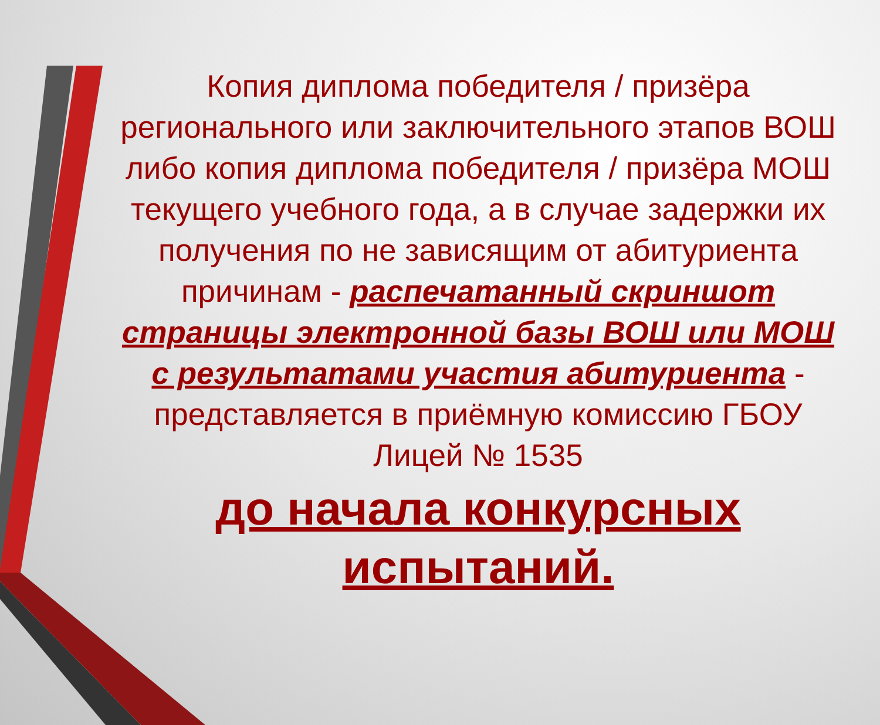Копия диплома победителя / призёра регионального или заключительного этапов ВОШ либо копия диплома победителя / призёра МОШ текущего учебного года, а в случае задержки их получения по не зависящим от абитуриента причинам - распечатанный скриншот страницы электронной базы ВОШ или МОШ с результатами участия абитуриента - представляется в приёмную комиссию ГБОУ Лицей № 1535
до начала конкурсных испытаний.